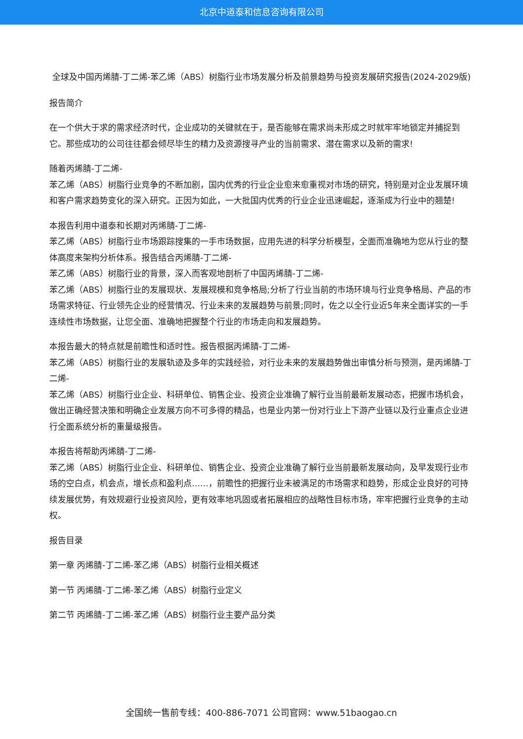北京中道泰和信息咨询有限公司
全球及中国丙烯腈-丁二烯-苯乙烯（ABS）树脂行业市场发展分析及前景趋势与投资发展研究报告(2024-2029版)
报告简介
在一个供大于求的需求经济时代，企业成功的关键就在于，是否能够在需求尚未形成之时就牢牢地锁定并捕捉到它。那些成功的公司往往都会倾尽毕生的精力及资源搜寻产业的当前需求、潜在需求以及新的需求!
随着丙烯腈-丁二烯-
苯乙烯（ABS）树脂行业竞争的不断加剧，国内优秀的行业企业愈来愈重视对市场的研究，特别是对企业发展环境和客户需求趋势变化的深入研究。正因为如此，一大批国内优秀的行业企业迅速崛起，逐渐成为行业中的翘楚!
本报告利用中道泰和长期对丙烯腈-丁二烯-
苯乙烯（ABS）树脂行业市场跟踪搜集的一手市场数据，应用先进的科学分析模型，全面而准确地为您从行业的整体高度来架构分析体系。报告结合丙烯腈-丁二烯-
苯乙烯（ABS）树脂行业的背景，深入而客观地剖析了中国丙烯腈-丁二烯-
苯乙烯（ABS）树脂行业的发展现状、发展规模和竞争格局;分析了行业当前的市场环境与行业竞争格局、产品的市场需求特征、行业领先企业的经营情况、行业未来的发展趋势与前景;同时，佐之以全行业近5年来全面详实的一手连续性市场数据，让您全面、准确地把握整个行业的市场走向和发展趋势。
本报告最大的特点就是前瞻性和适时性。报告根据丙烯腈-丁二烯-
苯乙烯（ABS）树脂行业的发展轨迹及多年的实践经验，对行业未来的发展趋势做出审慎分析与预测，是丙烯腈-丁二烯-
苯乙烯（ABS）树脂行业企业、科研单位、销售企业、投资企业准确了解行业当前最新发展动态，把握市场机会，做出正确经营决策和明确企业发展方向不可多得的精品，也是业内第一份对行业上下游产业链以及行业重点企业进行全面系统分析的重量级报告。
本报告将帮助丙烯腈-丁二烯-
苯乙烯（ABS）树脂行业企业、科研单位、销售企业、投资企业准确了解行业当前最新发展动向，及早发现行业市场的空白点，机会点，增长点和盈利点……，前瞻性的把握行业未被满足的市场需求和趋势，形成企业良好的可持续发展优势，有效规避行业投资风险，更有效率地巩固或者拓展相应的战略性目标市场，牢牢把握行业竞争的主动权。
报告目录
第一章 丙烯腈-丁二烯-苯乙烯（ABS）树脂行业相关概述
第一节 丙烯腈-丁二烯-苯乙烯（ABS）树脂行业定义
第二节 丙烯腈-丁二烯-苯乙烯（ABS）树脂行业主要产品分类
全国统一售前专线：400-886-7071 公司官网：www.51baogao.cn